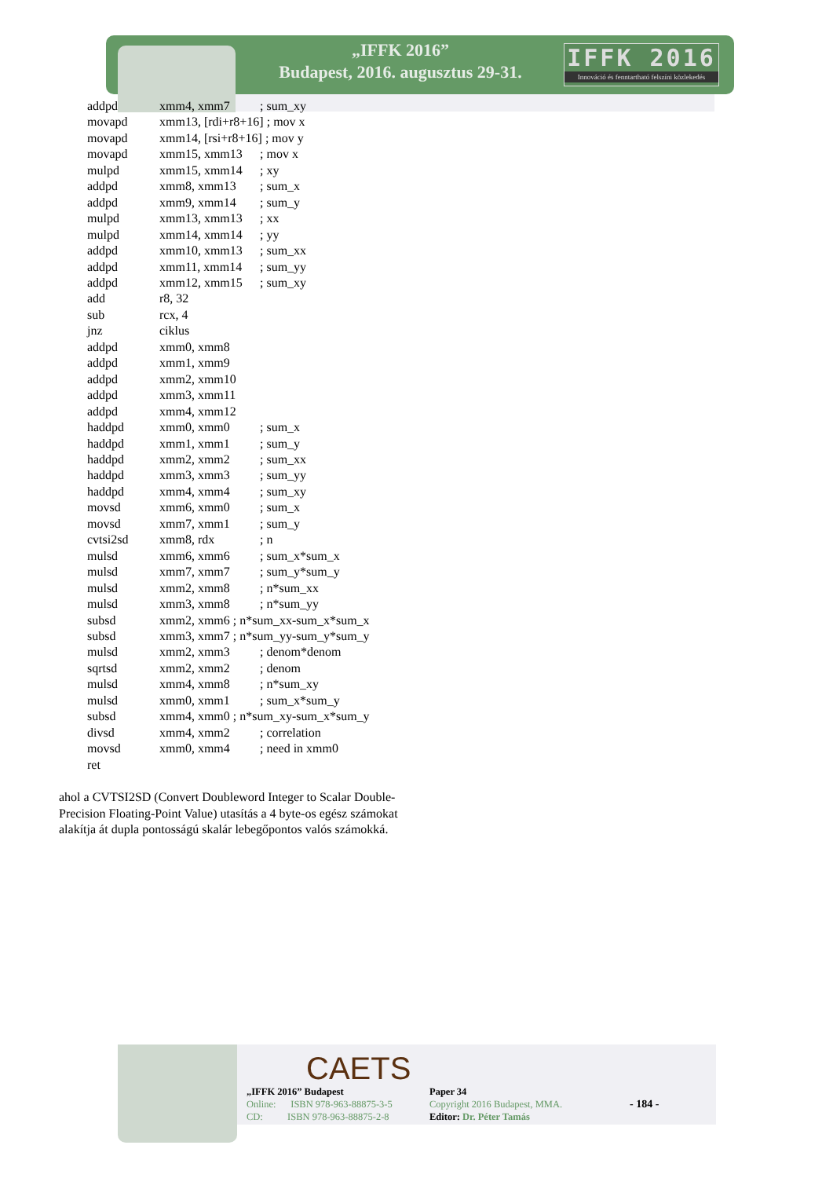„IFFK 2016”
Budapest, 2016. augusztus 29-31.
IFFK 2016
Innováció és fenntartható felszíni közlekedés
addpd xmm4, xmm7; sum_xy
movapd xmm13, [rdi+r8+16] ; mov x
movapd xmm14, [rsi+r8+16] ; mov y
movapd xmm15, xmm13; mov x
mulpd xmm15, xmm14; xy
addpd xmm8, xmm13; sum_x
addpd xmm9, xmm14; sum_y
mulpd xmm13, xmm13; xx
mulpd xmm14, xmm14; yy
addpd xmm10, xmm13; sum_xx
addpd xmm11, xmm14; sum_yy
addpd xmm12, xmm15; sum_xy
add r8, 32
sub rcx, 4
jnz ciklus
addpd xmm0, xmm8
addpd xmm1, xmm9
addpd xmm2, xmm10
addpd xmm3, xmm11
addpd xmm4, xmm12
haddpd xmm0, xmm0; sum_x
haddpd xmm1, xmm1; sum_y
haddpd xmm2, xmm2; sum_xx
haddpd xmm3, xmm3; sum_yy
haddpd xmm4, xmm4; sum_xy
movsd xmm6, xmm0; sum_x
movsd xmm7, xmm1; sum_y
cvtsi2sd xmm8, rdx; n
mulsd xmm6, xmm6; sum_x*sum_x
mulsd xmm7, xmm7; sum_y*sum_y
mulsd xmm2, xmm8; n*sum_xx
mulsd xmm3, xmm8; n*sum_yy
subsd xmm2, xmm6 ; n*sum_xx-sum_x*sum_x
subsd xmm3, xmm7 ; n*sum_yy-sum_y*sum_y
mulsd xmm2, xmm3; denom*denom
sqrtsd xmm2, xmm2; denom
mulsd xmm4, xmm8; n*sum_xy
mulsd xmm0, xmm1; sum_x*sum_y
subsd xmm4, xmm0 ; n*sum_xy-sum_x*sum_y
divsd xmm4, xmm2; correlation
movsd xmm0, xmm4; need in xmm0
ret
ahol a CVTSI2SD (Convert Doubleword Integer to Scalar Double-Precision Floating-Point Value) utasítás a 4 byte-os egész számokat alakítja át dupla pontosságú skalár lebegőpontos valós számokká.
„IFFK 2016” Budapest
Online: ISBN 978-963-88875-3-5
CD: ISBN 978-963-88875-2-8
Paper 34
Copyright 2016 Budapest, MMA.
Editor: Dr. Péter Tamás
- 184 -
CAETS